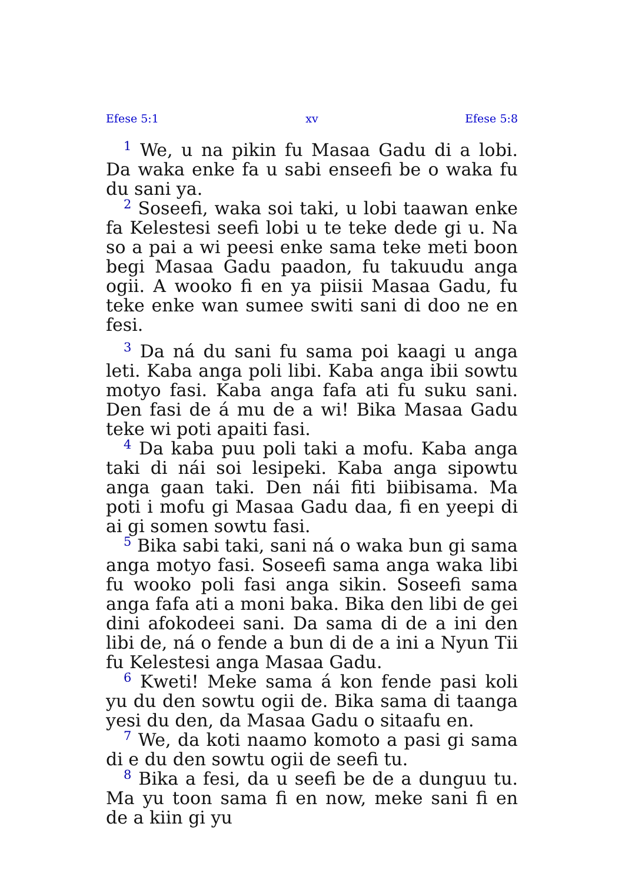Efese 5:1 xv Efese 5:8
<sup>1</sup> We, u na pikin fu Masaa Gadu di a lobi. Da waka enke fa u sabi enseefi be o waka fu du sani ya.
<sup>2</sup> Soseefi, waka soi taki, u lobi taawan enke fa Kelestesi seefi lobi u te teke dede gi u. Na so a pai a wi peesi enke sama teke meti boon begi Masaa Gadu paadon, fu takuudu anga ogii. A wooko fi en ya piisii Masaa Gadu, fu teke enke wan sumee switi sani di doo ne en fesi.
<sup>3</sup> Da ná du sani fu sama poi kaagi u anga leti. Kaba anga poli libi. Kaba anga ibii sowtu motyo fasi. Kaba anga fafa ati fu suku sani. Den fasi de á mu de a wi! Bika Masaa Gadu teke wi poti apaiti fasi.
<sup>4</sup> Da kaba puu poli taki a mofu. Kaba anga taki di nái soi lesipeki. Kaba anga sipowtu anga gaan taki. Den nái fiti biibisama. Ma poti i mofu gi Masaa Gadu daa, fi en yeepi di ai gi somen sowtu fasi.
<sup>5</sup> Bika sabi taki, sani ná o waka bun gi sama anga motyo fasi. Soseefi sama anga waka libi fu wooko poli fasi anga sikin. Soseefi sama anga fafa ati a moni baka. Bika den libi de gei dini afokodeei sani. Da sama di de a ini den libi de, ná o fende a bun di de a ini a Nyun Tii fu Kelestesi anga Masaa Gadu.
<sup>6</sup> Kweti! Meke sama á kon fende pasi koli yu du den sowtu ogii de. Bika sama di taanga yesi du den, da Masaa Gadu o sitaafu en.
<sup>7</sup> We, da koti naamo komoto a pasi gi sama di e du den sowtu ogii de seefi tu.
<sup>8</sup> Bika a fesi, da u seefi be de a dunguu tu. Ma yu toon sama fi en now, meke sani fi en de a kiin gi yu